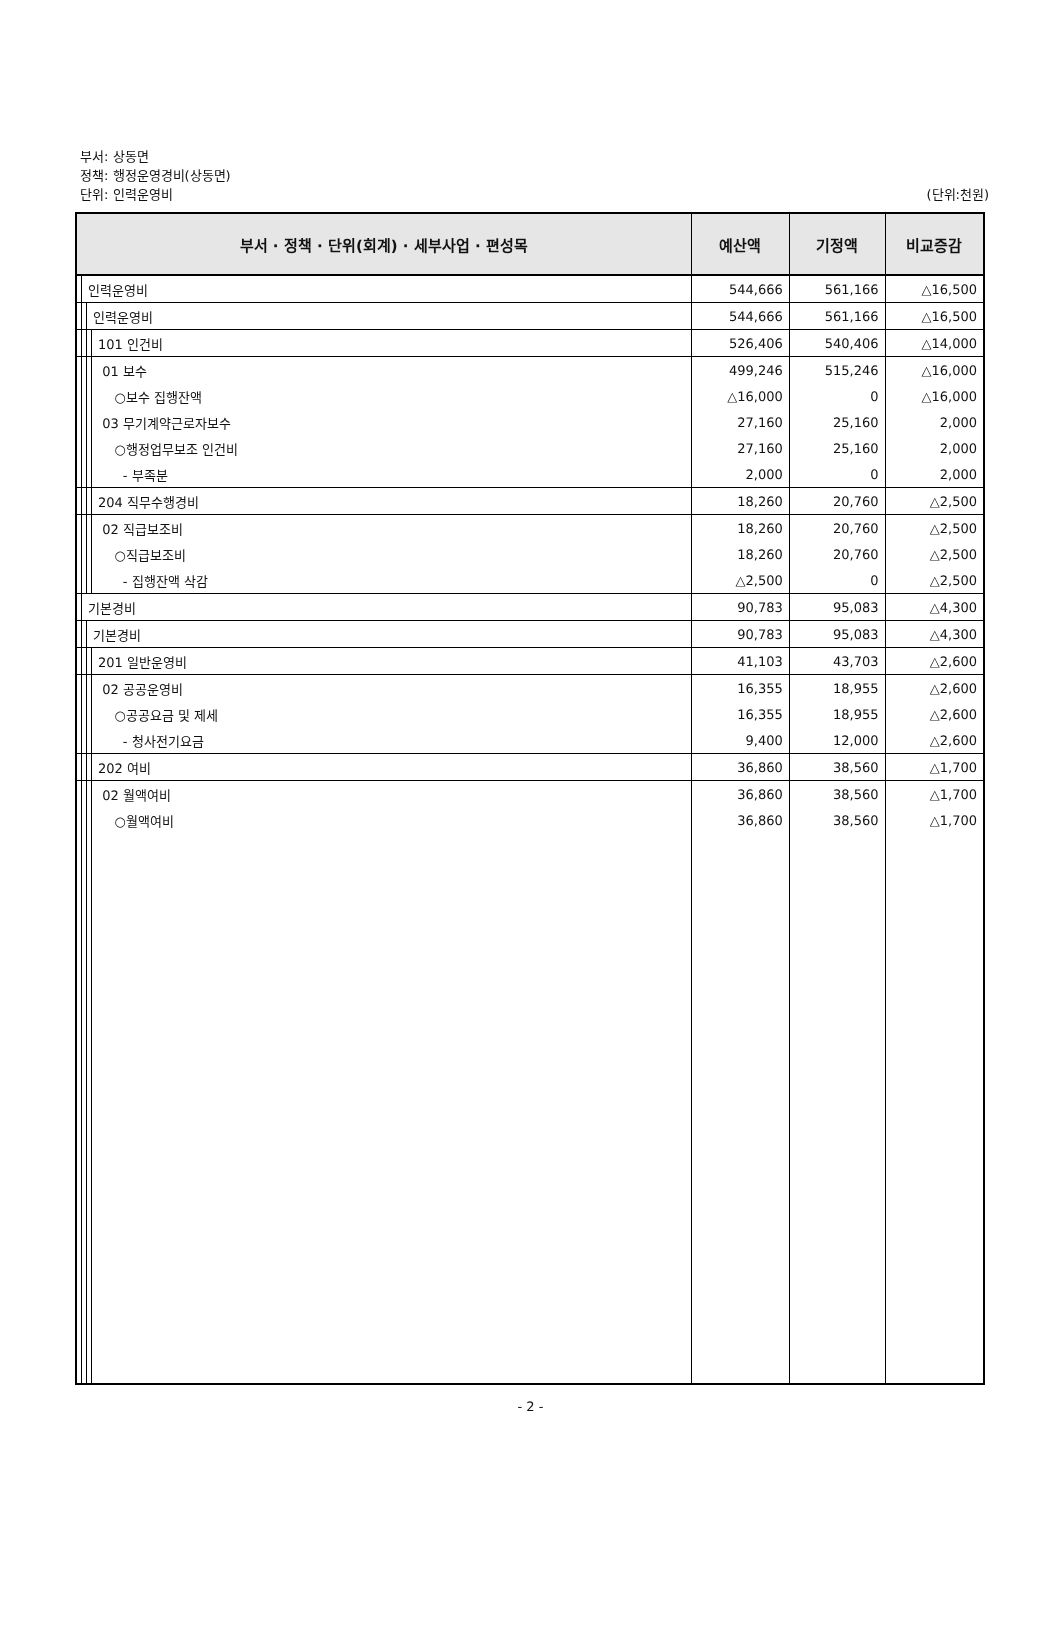부서: 상동면
정책: 행정운영경비(상동면)
단위: 인력운영비 (단위:천원)
| 부서 · 정책 · 단위(회계) · 세부사업 · 편성목 | | | | 예산액 | 기정액 | 비교증감 |
| --- | --- | --- | --- | --- | --- | --- |
| | 인력운영비 | | | 544,666 | 561,166 | △16,500 |
| | | 인력운영비 | | 544,666 | 561,166 | △16,500 |
| | | | 101 인건비 | 526,406 | 540,406 | △14,000 |
| | | | 01 보수 | 499,246 | 515,246 | △16,000 |
| | | | ○보수 집행잔액 | △16,000 | 0 | △16,000 |
| | | | 03 무기계약근로자보수 | 27,160 | 25,160 | 2,000 |
| | | | ○행정업무보조 인건비 | 27,160 | 25,160 | 2,000 |
| | | | - 부족분 | 2,000 | 0 | 2,000 |
| | | | 204 직무수행경비 | 18,260 | 20,760 | △2,500 |
| | | | 02 직급보조비 | 18,260 | 20,760 | △2,500 |
| | | | ○직급보조비 | 18,260 | 20,760 | △2,500 |
| | | | - 집행잔액 삭감 | △2,500 | 0 | △2,500 |
| | 기본경비 | | | 90,783 | 95,083 | △4,300 |
| | | 기본경비 | | 90,783 | 95,083 | △4,300 |
| | | | 201 일반운영비 | 41,103 | 43,703 | △2,600 |
| | | | 02 공공운영비 | 16,355 | 18,955 | △2,600 |
| | | | ○공공요금 및 제세 | 16,355 | 18,955 | △2,600 |
| | | | - 청사전기요금 | 9,400 | 12,000 | △2,600 |
| | | | 202 여비 | 36,860 | 38,560 | △1,700 |
| | | | 02 월액여비 | 36,860 | 38,560 | △1,700 |
| | | | ○월액여비 | 36,860 | 38,560 | △1,700 |
- 2 -